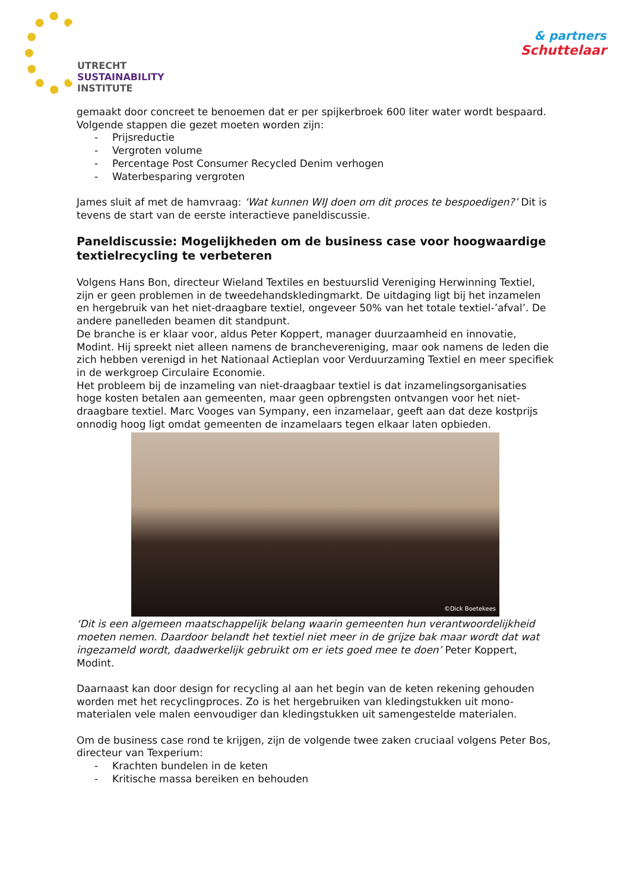UTRECHT
SUSTAINABILITY
INSTITUTE
& partners
Schuttelaar
gemaakt door concreet te benoemen dat er per spijkerbroek 600 liter water wordt bespaard. Volgende stappen die gezet moeten worden zijn:
- Prijsreductie
- Vergroten volume
- Percentage Post Consumer Recycled Denim verhogen
- Waterbesparing vergroten
James sluit af met de hamvraag: ‘Wat kunnen WIJ doen om dit proces te bespoedigen?’ Dit is tevens de start van de eerste interactieve paneldiscussie.
Paneldiscussie: Mogelijkheden om de business case voor hoogwaardige textielrecycling te verbeteren
Volgens Hans Bon, directeur Wieland Textiles en bestuurslid Vereniging Herwinning Textiel, zijn er geen problemen in de tweedehandskledingmarkt. De uitdaging ligt bij het inzamelen en hergebruik van het niet-draagbare textiel, ongeveer 50% van het totale textiel-’afval’. De andere panelleden beamen dit standpunt.
De branche is er klaar voor, aldus Peter Koppert, manager duurzaamheid en innovatie, Modint. Hij spreekt niet alleen namens de branchevereniging, maar ook namens de leden die zich hebben verenigd in het Nationaal Actieplan voor Verduurzaming Textiel en meer specifiek in de werkgroep Circulaire Economie.
Het probleem bij de inzameling van niet-draagbaar textiel is dat inzamelingsorganisaties hoge kosten betalen aan gemeenten, maar geen opbrengsten ontvangen voor het niet-draagbare textiel. Marc Vooges van Sympany, een inzamelaar, geeft aan dat deze kostprijs onnodig hoog ligt omdat gemeenten de inzamelaars tegen elkaar laten opbieden.
©Dick Boetekees
‘Dit is een algemeen maatschappelijk belang waarin gemeenten hun verantwoordelijkheid moeten nemen. Daardoor belandt het textiel niet meer in de grijze bak maar wordt dat wat ingezameld wordt, daadwerkelijk gebruikt om er iets goed mee te doen’ Peter Koppert, Modint.
Daarnaast kan door design for recycling al aan het begin van de keten rekening gehouden worden met het recyclingproces. Zo is het hergebruiken van kledingstukken uit mono-materialen vele malen eenvoudiger dan kledingstukken uit samengestelde materialen.
Om de business case rond te krijgen, zijn de volgende twee zaken cruciaal volgens Peter Bos, directeur van Texperium:
- Krachten bundelen in de keten
- Kritische massa bereiken en behouden